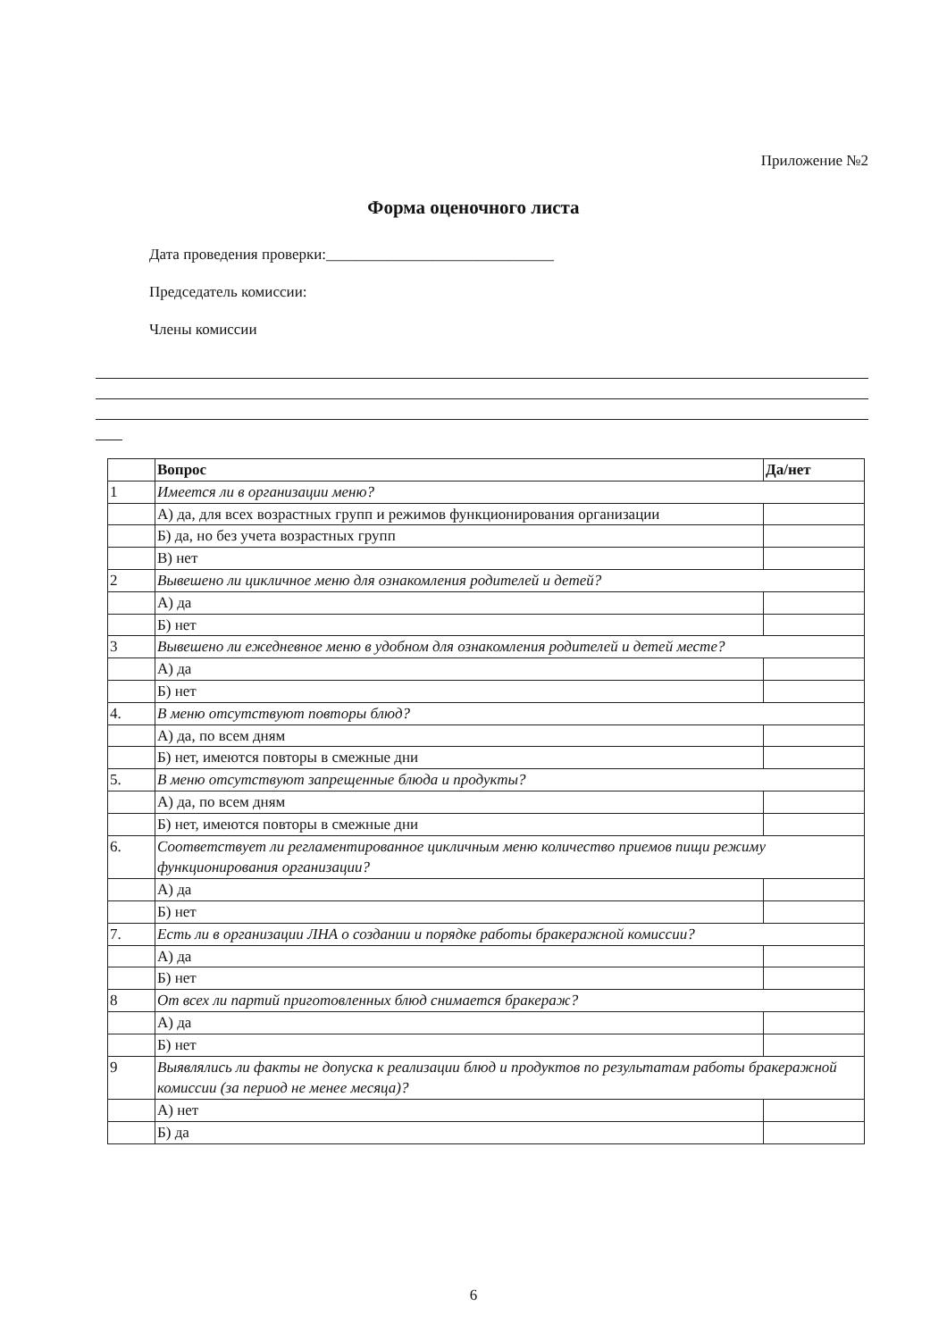Приложение №2
Форма оценочного листа
Дата проведения проверки:______________________________
Председатель комиссии:
Члены комиссии
| | Вопрос | Да/нет |
| --- | --- | --- |
| 1 | Имеется ли в организации меню? | |
| | А) да, для всех возрастных групп и режимов функционирования организации | |
| | Б) да, но без учета возрастных групп | |
| | В) нет | |
| 2 | Вывешено ли цикличное меню для ознакомления родителей и детей? | |
| | А) да | |
| | Б) нет | |
| 3 | Вывешено ли ежедневное меню в удобном для ознакомления родителей и детей месте? | |
| | А) да | |
| | Б) нет | |
| 4. | В меню отсутствуют повторы блюд? | |
| | А) да, по всем дням | |
| | Б) нет, имеются повторы в смежные дни | |
| 5. | В меню отсутствуют запрещенные блюда и продукты? | |
| | А) да, по всем дням | |
| | Б) нет, имеются повторы в смежные дни | |
| 6. | Соответствует ли регламентированное цикличным меню количество приемов пищи режиму функционирования организации? | |
| | А) да | |
| | Б) нет | |
| 7. | Есть ли в организации ЛНА о создании и порядке работы бракеражной комиссии? | |
| | А) да | |
| | Б) нет | |
| 8 | От всех ли партий приготовленных блюд снимается бракераж? | |
| | А) да | |
| | Б) нет | |
| 9 | Выявлялись ли факты не допуска к реализации блюд и продуктов по результатам работы бракеражной комиссии (за период не менее месяца)? | |
| | А) нет | |
| | Б) да | |
6